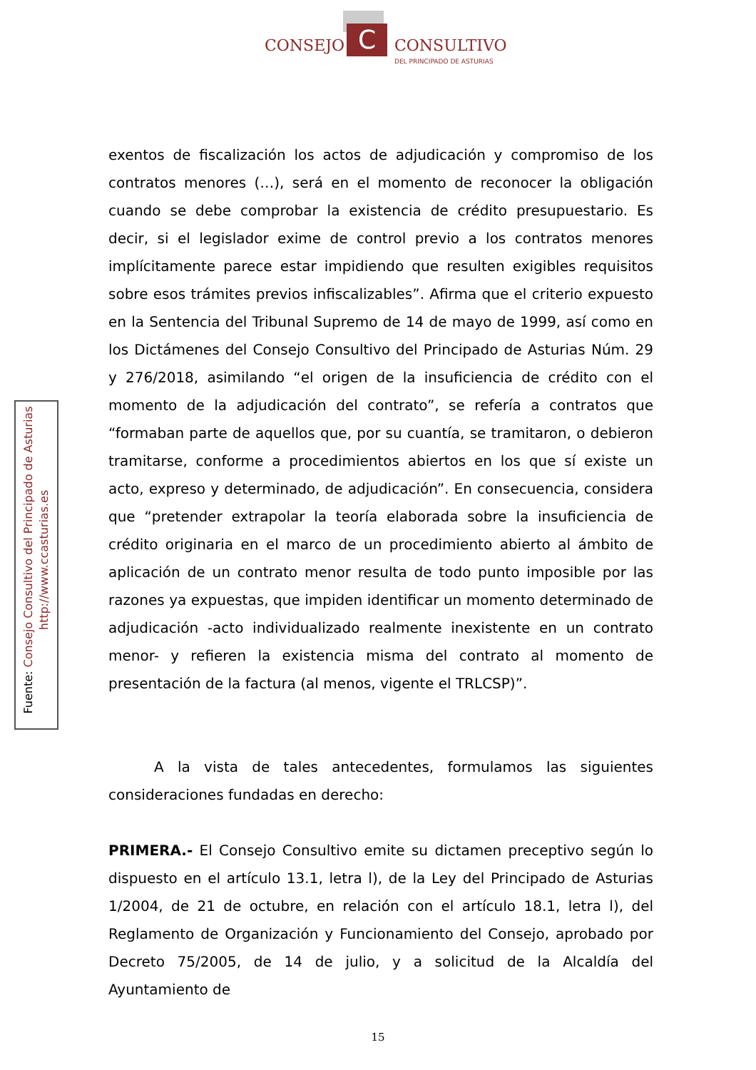C
CONSEJO CONSULTIVO
DEL PRINCIPADO DE ASTURIAS
Fuente: Consejo Consultivo del Principado de Asturias
http://www.ccasturias.es
exentos de fiscalización los actos de adjudicación y compromiso de los contratos menores (…), será en el momento de reconocer la obligación cuando se debe comprobar la existencia de crédito presupuestario. Es decir, si el legislador exime de control previo a los contratos menores implícitamente parece estar impidiendo que resulten exigibles requisitos sobre esos trámites previos infiscalizables”. Afirma que el criterio expuesto en la Sentencia del Tribunal Supremo de 14 de mayo de 1999, así como en los Dictámenes del Consejo Consultivo del Principado de Asturias Núm. 29 y 276/2018, asimilando “el origen de la insuficiencia de crédito con el momento de la adjudicación del contrato”, se refería a contratos que “formaban parte de aquellos que, por su cuantía, se tramitaron, o debieron tramitarse, conforme a procedimientos abiertos en los que sí existe un acto, expreso y determinado, de adjudicación”. En consecuencia, considera que “pretender extrapolar la teoría elaborada sobre la insuficiencia de crédito originaria en el marco de un procedimiento abierto al ámbito de aplicación de un contrato menor resulta de todo punto imposible por las razones ya expuestas, que impiden identificar un momento determinado de adjudicación -acto individualizado realmente inexistente en un contrato menor- y refieren la existencia misma del contrato al momento de presentación de la factura (al menos, vigente el TRLCSP)”.
A la vista de tales antecedentes, formulamos las siguientes consideraciones fundadas en derecho:
PRIMERA.- El Consejo Consultivo emite su dictamen preceptivo según lo dispuesto en el artículo 13.1, letra l), de la Ley del Principado de Asturias 1/2004, de 21 de octubre, en relación con el artículo 18.1, letra l), del Reglamento de Organización y Funcionamiento del Consejo, aprobado por Decreto 75/2005, de 14 de julio, y a solicitud de la Alcaldía del Ayuntamiento de
15